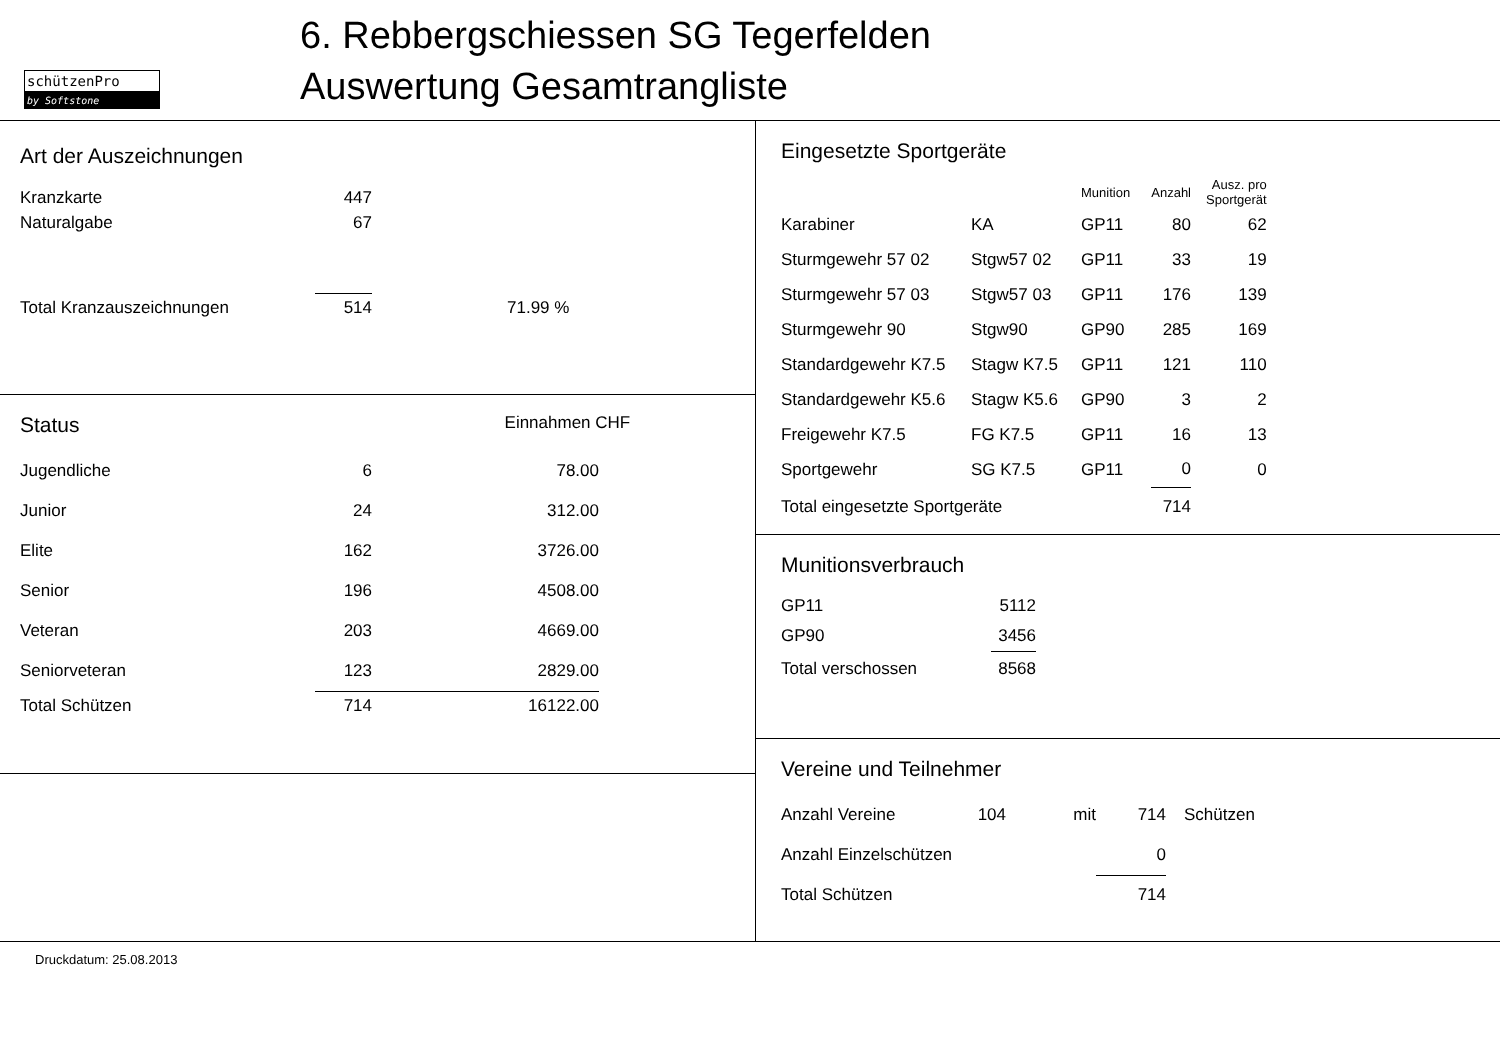schützenPro
by Softstone
6. Rebbergschiessen SG Tegerfelden
Auswertung Gesamtrangliste
Art der Auszeichnungen
| Kranzkarte | 447 | |
| Naturalgabe | 67 | |
| Total Kranzauszeichnungen | 514 | 71.99 % |
Status Einnahmen CHF
| Jugendliche | 6 | 78.00 |
| Junior | 24 | 312.00 |
| Elite | 162 | 3726.00 |
| Senior | 196 | 4508.00 |
| Veteran | 203 | 4669.00 |
| Seniorveteran | 123 | 2829.00 |
| Total Schützen | 714 | 16122.00 |
Eingesetzte Sportgeräte
| | | Munition | Anzahl | Ausz. pro Sportgerät |
| Karabiner | KA | GP11 | 80 | 62 |
| Sturmgewehr 57 02 | Stgw57 02 | GP11 | 33 | 19 |
| Sturmgewehr 57 03 | Stgw57 03 | GP11 | 176 | 139 |
| Sturmgewehr 90 | Stgw90 | GP90 | 285 | 169 |
| Standardgewehr K7.5 | Stagw K7.5 | GP11 | 121 | 110 |
| Standardgewehr K5.6 | Stagw K5.6 | GP90 | 3 | 2 |
| Freigewehr K7.5 | FG K7.5 | GP11 | 16 | 13 |
| Sportgewehr | SG K7.5 | GP11 | 0 | 0 |
| Total eingesetzte Sportgeräte | | | 714 | |
Munitionsverbrauch
| GP11 | 5112 |
| GP90 | 3456 |
| Total verschossen | 8568 |
Vereine und Teilnehmer
| Anzahl Vereine | 104 | mit | 714 | Schützen |
| Anzahl Einzelschützen | | | 0 | |
| Total Schützen | | | 714 | |
Druckdatum: 25.08.2013